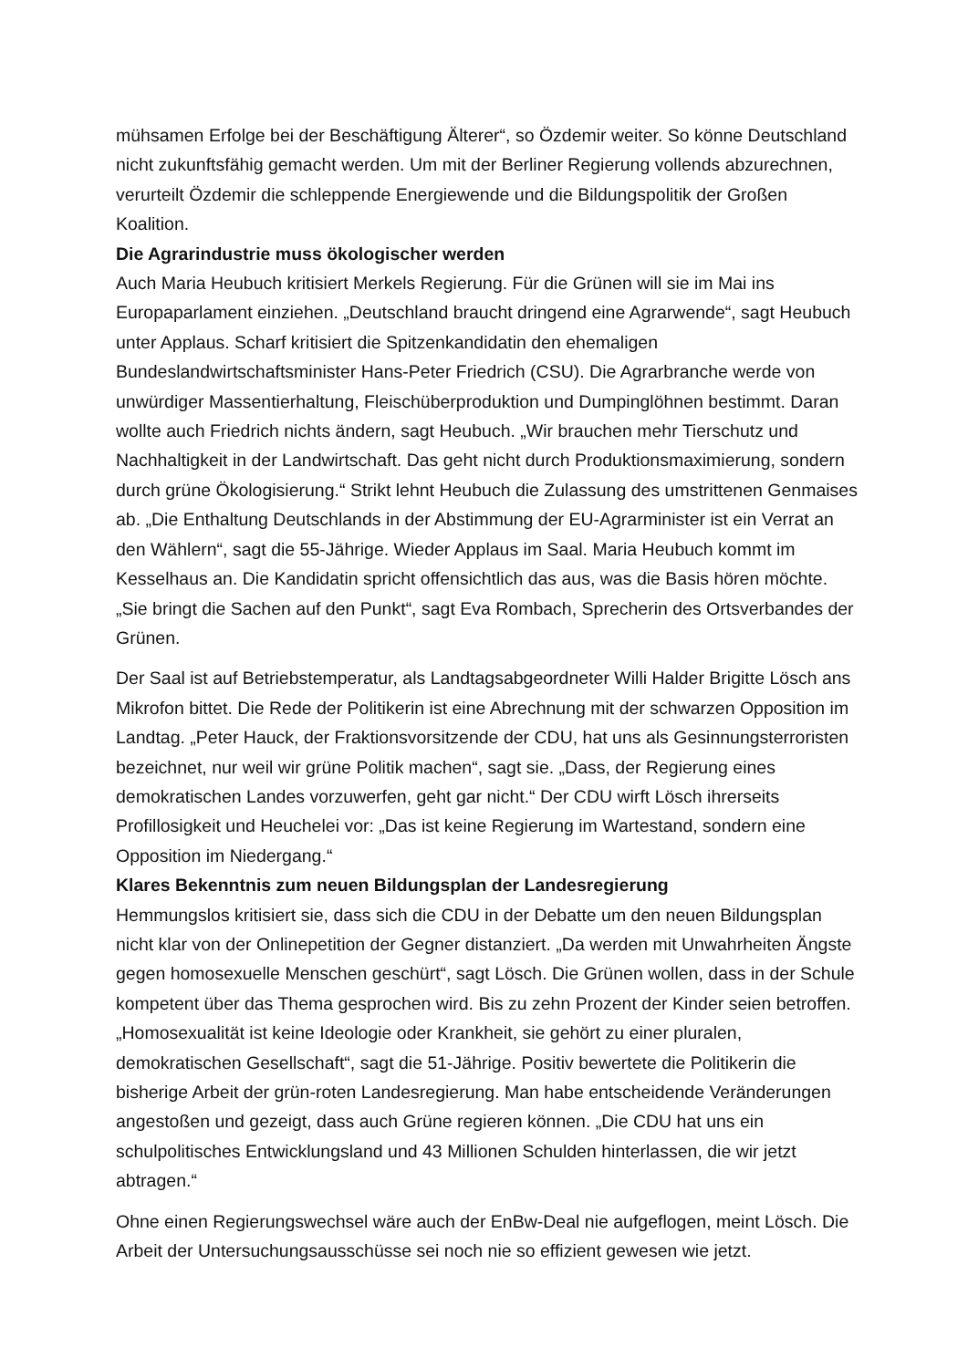mühsamen Erfolge bei der Beschäftigung Älterer“, so Özdemir weiter. So könne Deutschland nicht zukunftsfähig gemacht werden. Um mit der Berliner Regierung vollends abzurechnen, verurteilt Özdemir die schleppende Energiewende und die Bildungspolitik der Großen Koalition.
Die Agrarindustrie muss ökologischer werden
Auch Maria Heubuch kritisiert Merkels Regierung. Für die Grünen will sie im Mai ins Europaparlament einziehen. „Deutschland braucht dringend eine Agrarwende“, sagt Heubuch unter Applaus. Scharf kritisiert die Spitzenkandidatin den ehemaligen Bundeslandwirtschaftsminister Hans-Peter Friedrich (CSU). Die Agrarbranche werde von unwürdiger Massentierhaltung, Fleischüberproduktion und Dumpinglöhnen bestimmt. Daran wollte auch Friedrich nichts ändern, sagt Heubuch. „Wir brauchen mehr Tierschutz und Nachhaltigkeit in der Landwirtschaft. Das geht nicht durch Produktionsmaximierung, sondern durch grüne Ökologisierung.“ Strikt lehnt Heubuch die Zulassung des umstrittenen Genmaises ab. „Die Enthaltung Deutschlands in der Abstimmung der EU-Agrarminister ist ein Verrat an den Wählern“, sagt die 55-Jährige. Wieder Applaus im Saal. Maria Heubuch kommt im Kesselhaus an. Die Kandidatin spricht offensichtlich das aus, was die Basis hören möchte. „Sie bringt die Sachen auf den Punkt“, sagt Eva Rombach, Sprecherin des Ortsverbandes der Grünen.
Der Saal ist auf Betriebstemperatur, als Landtagsabgeordneter Willi Halder Brigitte Lösch ans Mikrofon bittet. Die Rede der Politikerin ist eine Abrechnung mit der schwarzen Opposition im Landtag. „Peter Hauck, der Fraktionsvorsitzende der CDU, hat uns als Gesinnungsterroristen bezeichnet, nur weil wir grüne Politik machen“, sagt sie. „Dass, der Regierung eines demokratischen Landes vorzuwerfen, geht gar nicht.“ Der CDU wirft Lösch ihrerseits Profillosigkeit und Heuchelei vor: „Das ist keine Regierung im Wartestand, sondern eine Opposition im Niedergang.“
Klares Bekenntnis zum neuen Bildungsplan der Landesregierung
Hemmungslos kritisiert sie, dass sich die CDU in der Debatte um den neuen Bildungsplan nicht klar von der Onlinepetition der Gegner distanziert. „Da werden mit Unwahrheiten Ängste gegen homosexuelle Menschen geschürt“, sagt Lösch. Die Grünen wollen, dass in der Schule kompetent über das Thema gesprochen wird. Bis zu zehn Prozent der Kinder seien betroffen. „Homosexualität ist keine Ideologie oder Krankheit, sie gehört zu einer pluralen, demokratischen Gesellschaft“, sagt die 51-Jährige. Positiv bewertete die Politikerin die bisherige Arbeit der grün-roten Landesregierung. Man habe entscheidende Veränderungen angestoßen und gezeigt, dass auch Grüne regieren können. „Die CDU hat uns ein schulpolitisches Entwicklungsland und 43 Millionen Schulden hinterlassen, die wir jetzt abtragen.“
Ohne einen Regierungswechsel wäre auch der EnBw-Deal nie aufgeflogen, meint Lösch. Die Arbeit der Untersuchungsausschüsse sei noch nie so effizient gewesen wie jetzt.